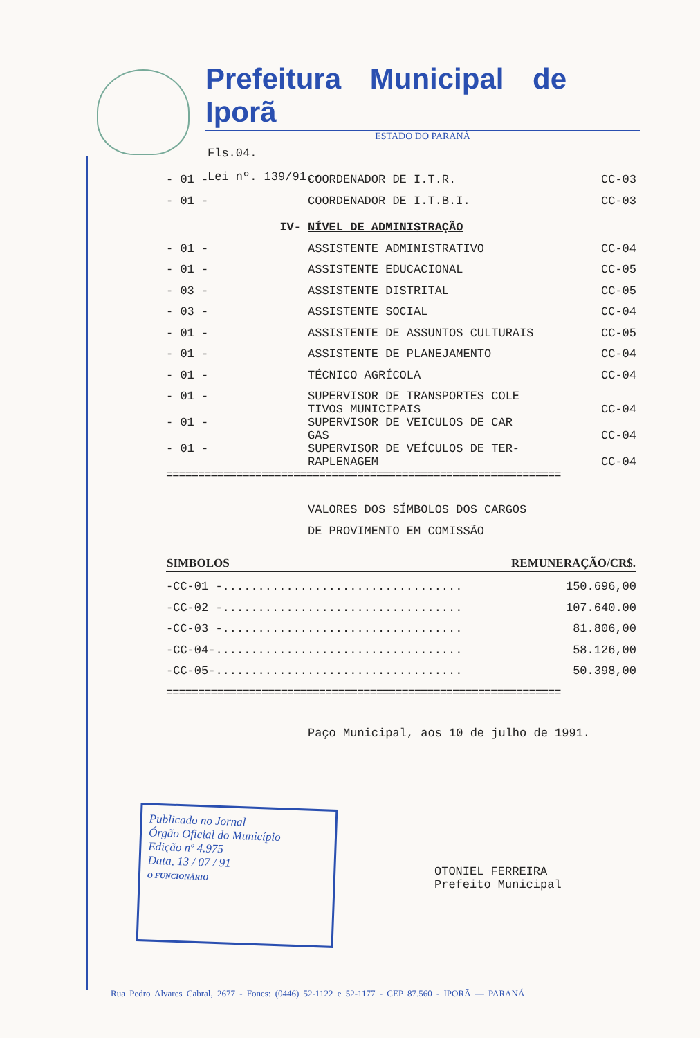Prefeitura Municipal de Iporã
ESTADO DO PARANÁ
Fls.04.
Lei nº. 139/91.-
| - 01 - | COORDENADOR DE I.T.R. | CC-03 |
| - 01 - | COORDENADOR DE I.T.B.I. | CC-03 |
| IV- | NÍVEL DE ADMINISTRAÇÃO | |
| - 01 - | ASSISTENTE ADMINISTRATIVO | CC-04 |
| - 01 - | ASSISTENTE EDUCACIONAL | CC-05 |
| - 03 - | ASSISTENTE DISTRITAL | CC-05 |
| - 03 - | ASSISTENTE SOCIAL | CC-04 |
| - 01 - | ASSISTENTE DE ASSUNTOS CULTURAIS | CC-05 |
| - 01 - | ASSISTENTE DE PLANEJAMENTO | CC-04 |
| - 01 - | TÉCNICO AGRÍCOLA | CC-04 |
| - 01 - | SUPERVISOR DE TRANSPORTES COLE TIVOS MUNICIPAIS | CC-04 |
| - 01 - | SUPERVISOR DE VEICULOS DE CAR GAS | CC-04 |
| - 01 - | SUPERVISOR DE VEÍCULOS DE TER- RAPLENAGEM | CC-04 |
==============================================================
VALORES DOS SÍMBOLOS DOS CARGOS
DE PROVIMENTO EM COMISSÃO
| SIMBOLOS | REMUNERAÇÃO/CR$. |
| --- | --- |
| -CC-01 -.................................. | 150.696,00 |
| -CC-02 -.................................. | 107.640.00 |
| -CC-03 -.................................. | 81.806,00 |
| -CC-04-................................... | 58.126,00 |
| -CC-05-................................... | 50.398,00 |
==============================================================
Paço Municipal, aos 10 de julho de 1991.
Publicado no Jornal
Órgão Oficial do Município
Edição nº 4.975
Data, 13 / 07 / 91
O FUNCIONÁRIO
OTONIEL FERREIRA
Prefeito Municipal
Rua Pedro Alvares Cabral, 2677 - Fones: (0446) 52-1122 e 52-1177 - CEP 87.560 - IPORÃ — PARANÁ